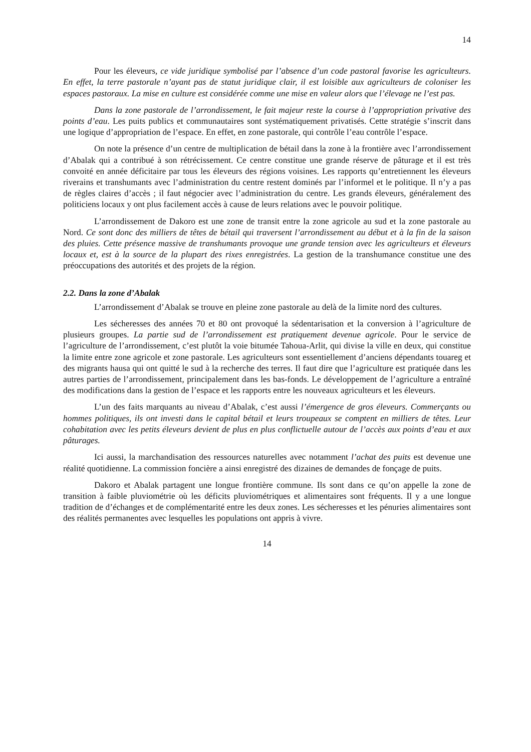14
Pour les éleveurs, ce vide juridique symbolisé par l’absence d’un code pastoral favorise les agriculteurs. En effet, la terre pastorale n’ayant pas de statut juridique clair, il est loisible aux agriculteurs de coloniser les espaces pastoraux. La mise en culture est considérée comme une mise en valeur alors que l’élevage ne l’est pas.
Dans la zone pastorale de l’arrondissement, le fait majeur reste la course à l’appropriation privative des points d’eau. Les puits publics et communautaires sont systématiquement privatisés. Cette stratégie s’inscrit dans une logique d’appropriation de l’espace. En effet, en zone pastorale, qui contrôle l’eau contrôle l’espace.
On note la présence d’un centre de multiplication de bétail dans la zone à la frontière avec l’arrondissement d’Abalak qui a contribué à son rétrécissement. Ce centre constitue une grande réserve de pâturage et il est très convoité en année déficitaire par tous les éleveurs des régions voisines. Les rapports qu’entretiennent les éleveurs riverains et transhumants avec l’administration du centre restent dominés par l’informel et le politique. Il n’y a pas de règles claires d’accès ; il faut négocier avec l’administration du centre. Les grands éleveurs, généralement des politiciens locaux y ont plus facilement accès à cause de leurs relations avec le pouvoir politique.
L’arrondissement de Dakoro est une zone de transit entre la zone agricole au sud et la zone pastorale au Nord. Ce sont donc des milliers de têtes de bétail qui traversent l’arrondissement au début et à la fin de la saison des pluies. Cette présence massive de transhumants provoque une grande tension avec les agriculteurs et éleveurs locaux et, est à la source de la plupart des rixes enregistrées. La gestion de la transhumance constitue une des préoccupations des autorités et des projets de la région.
2.2. Dans la zone d’Abalak
L’arrondissement d’Abalak se trouve en pleine zone pastorale au delà de la limite nord des cultures.
Les sécheresses des années 70 et 80 ont provoqué la sédentarisation et la conversion à l’agriculture de plusieurs groupes. La partie sud de l’arrondissement est pratiquement devenue agricole. Pour le service de l’agriculture de l’arrondissement, c’est plutôt la voie bitumée Tahoua-Arlit, qui divise la ville en deux, qui constitue la limite entre zone agricole et zone pastorale. Les agriculteurs sont essentiellement d’anciens dépendants touareg et des migrants hausa qui ont quitté le sud à la recherche des terres. Il faut dire que l’agriculture est pratiquée dans les autres parties de l’arrondissement, principalement dans les bas-fonds. Le développement de l’agriculture a entraîné des modifications dans la gestion de l’espace et les rapports entre les nouveaux agriculteurs et les éleveurs.
L’un des faits marquants au niveau d’Abalak, c’est aussi l’émergence de gros éleveurs. Commerçants ou hommes politiques, ils ont investi dans le capital bétail et leurs troupeaux se comptent en milliers de têtes. Leur cohabitation avec les petits éleveurs devient de plus en plus conflictuelle autour de l’accès aux points d’eau et aux pâturages.
Ici aussi, la marchandisation des ressources naturelles avec notamment l’achat des puits est devenue une réalité quotidienne. La commission foncière a ainsi enregistré des dizaines de demandes de fonçage de puits.
Dakoro et Abalak partagent une longue frontière commune. Ils sont dans ce qu’on appelle la zone de transition à faible pluviométrie où les déficits pluviométriques et alimentaires sont fréquents. Il y a une longue tradition de d’échanges et de complémentarité entre les deux zones. Les sécheresses et les pénuries alimentaires sont des réalités permanentes avec lesquelles les populations ont appris à vivre.
14